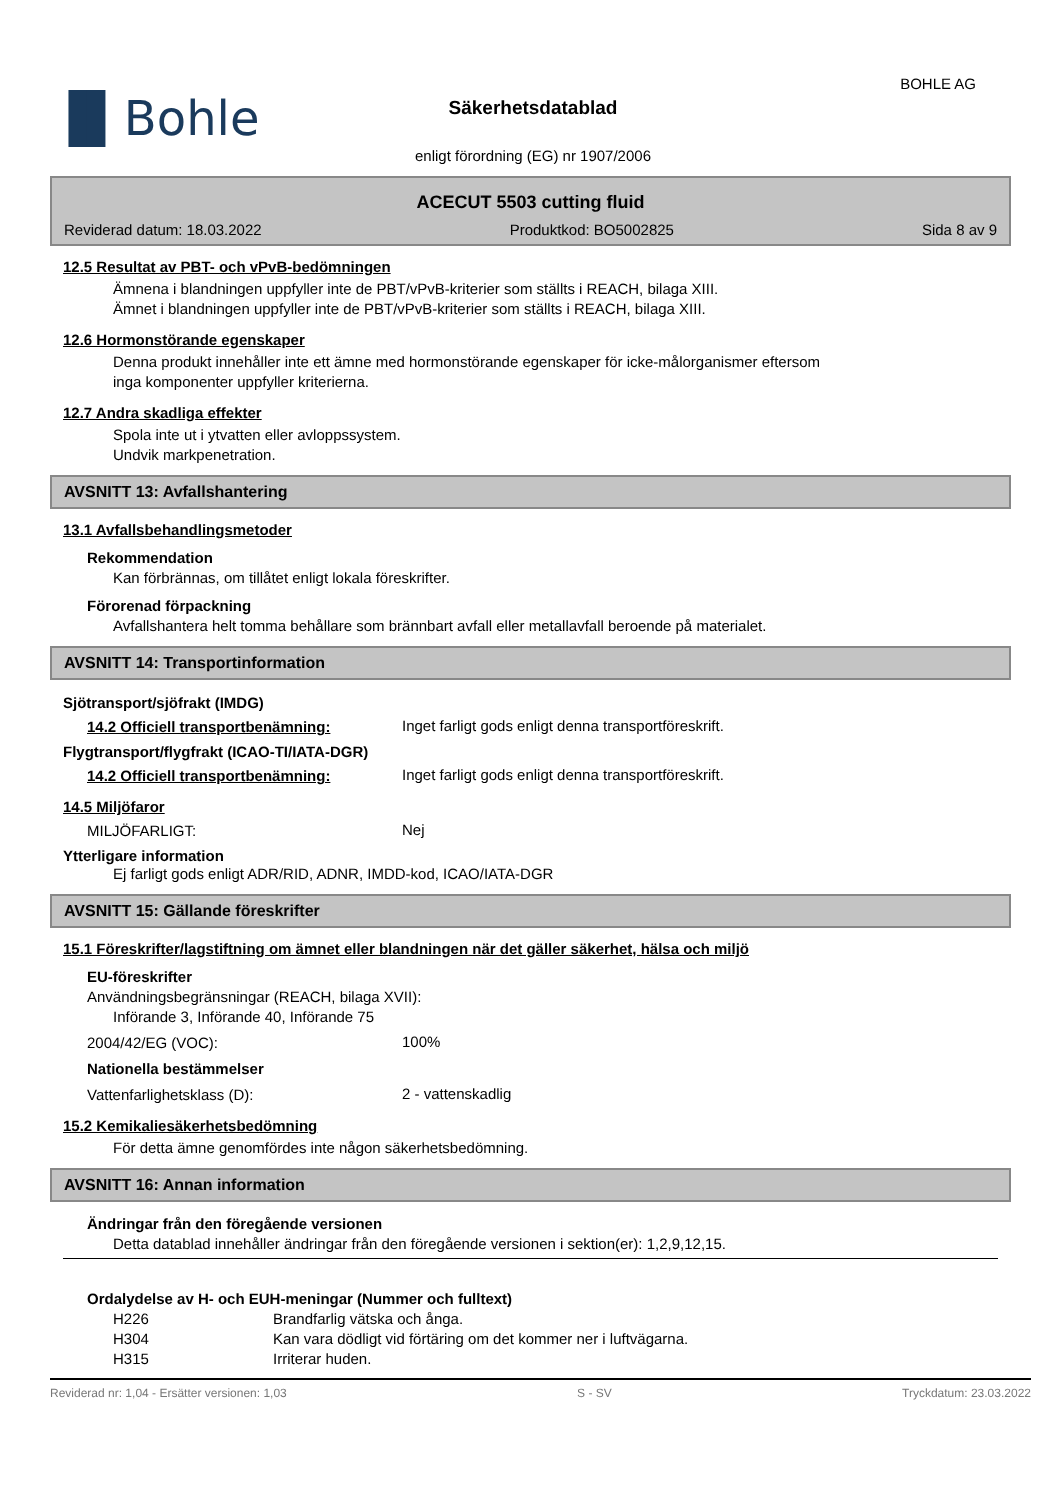▐▌Bohle
Säkerhetsdatablad
enligt förordning (EG) nr 1907/2006
BOHLE AG
ACECUT 5503 cutting fluid
Reviderad datum: 18.03.2022 Produktkod: BO5002825 Sida 8 av 9
12.5 Resultat av PBT- och vPvB-bedömningen
Ämnena i blandningen uppfyller inte de PBT/vPvB-kriterier som ställts i REACH, bilaga XIII.
Ämnet i blandningen uppfyller inte de PBT/vPvB-kriterier som ställts i REACH, bilaga XIII.
12.6 Hormonstörande egenskaper
Denna produkt innehåller inte ett ämne med hormonstörande egenskaper för icke-målorganismer eftersom
inga komponenter uppfyller kriterierna.
12.7 Andra skadliga effekter
Spola inte ut i ytvatten eller avloppssystem.
Undvik markpenetration.
AVSNITT 13: Avfallshantering
13.1 Avfallsbehandlingsmetoder
Rekommendation
Kan förbrännas, om tillåtet enligt lokala föreskrifter.
Förorenad förpackning
Avfallshantera helt tomma behållare som brännbart avfall eller metallavfall beroende på materialet.
AVSNITT 14: Transportinformation
Sjötransport/sjöfrakt (IMDG)
14.2 Officiell transportbenämning:
Inget farligt gods enligt denna transportföreskrift.
Flygtransport/flygfrakt (ICAO-TI/IATA-DGR)
14.2 Officiell transportbenämning:
Inget farligt gods enligt denna transportföreskrift.
14.5 Miljöfaror
MILJÖFARLIGT:
Nej
Ytterligare information
Ej farligt gods enligt ADR/RID, ADNR, IMDD-kod, ICAO/IATA-DGR
AVSNITT 15: Gällande föreskrifter
15.1 Föreskrifter/lagstiftning om ämnet eller blandningen när det gäller säkerhet, hälsa och miljö
EU-föreskrifter
Användningsbegränsningar (REACH, bilaga XVII):
Införande 3, Införande 40, Införande 75
2004/42/EG (VOC):
100%
Nationella bestämmelser
Vattenfarlighetsklass (D):
2 - vattenskadlig
15.2 Kemikaliesäkerhetsbedömning
För detta ämne genomfördes inte någon säkerhetsbedömning.
AVSNITT 16: Annan information
Ändringar från den föregående versionen
Detta datablad innehåller ändringar från den föregående versionen i sektion(er): 1,2,9,12,15.
Ordalydelse av H- och EUH-meningar (Nummer och fulltext)
H226 Brandfarlig vätska och ånga.
H304 Kan vara dödligt vid förtäring om det kommer ner i luftvägarna.
H315 Irriterar huden.
Reviderad nr: 1,04 - Ersätter versionen: 1,03 S - SV Tryckdatum: 23.03.2022